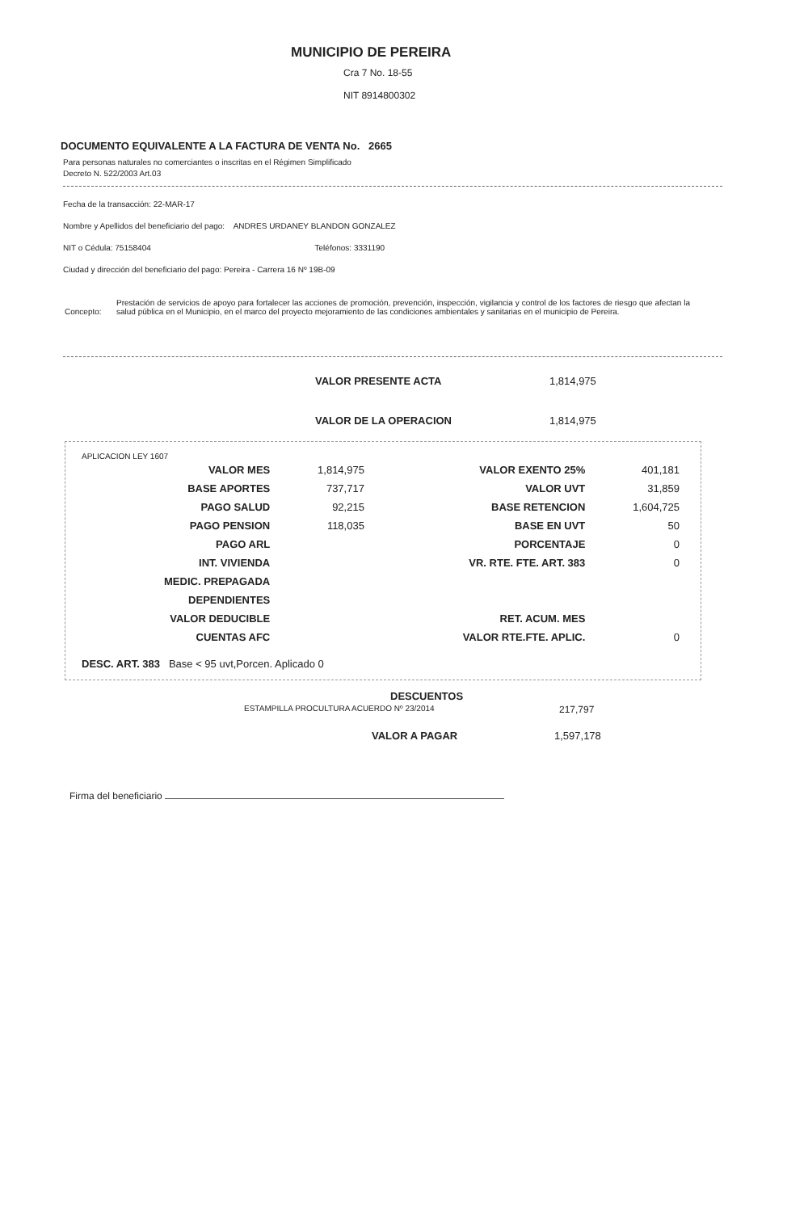MUNICIPIO DE PEREIRA
Cra 7 No. 18-55
NIT 8914800302
DOCUMENTO EQUIVALENTE A LA FACTURA DE VENTA No. 2665
Para personas naturales no comerciantes o inscritas en el Régimen Simplificado
Decreto N. 522/2003 Art.03
Fecha de la transacción: 22-MAR-17
Nombre y Apellidos del beneficiario del pago: ANDRES URDANEY BLANDON GONZALEZ
NIT o Cédula: 75158404 Teléfonos: 3331190
Ciudad y dirección del beneficiario del pago: Pereira - Carrera 16 Nº 19B-09
Concepto: Prestación de servicios de apoyo para fortalecer las acciones de promoción, prevención, inspección, vigilancia y control de los factores de riesgo que afectan la salud pública en el Municipio, en el marco del proyecto mejoramiento de las condiciones ambientales y sanitarias en el municipio de Pereira.
VALOR PRESENTE ACTA 1,814,975
VALOR DE LA OPERACION 1,814,975
APLICACION LEY 1607
| VALOR MES | 1,814,975 | VALOR EXENTO 25% | 401,181 |
| BASE APORTES | 737,717 | VALOR UVT | 31,859 |
| PAGO SALUD | 92,215 | BASE RETENCION | 1,604,725 |
| PAGO PENSION | 118,035 | BASE EN UVT | 50 |
| PAGO ARL | | PORCENTAJE | 0 |
| INT. VIVIENDA | | VR. RTE. FTE. ART. 383 | 0 |
| MEDIC. PREPAGADA | | | |
| DEPENDIENTES | | | |
| VALOR DEDUCIBLE | | RET. ACUM. MES | |
| CUENTAS AFC | | VALOR RTE.FTE. APLIC. | 0 |
DESC. ART. 383 Base < 95 uvt,Porcen. Aplicado 0
DESCUENTOS
ESTAMPILLA PROCULTURA ACUERDO Nº 23/2014 217,797
VALOR A PAGAR 1,597,178
Firma del beneficiario